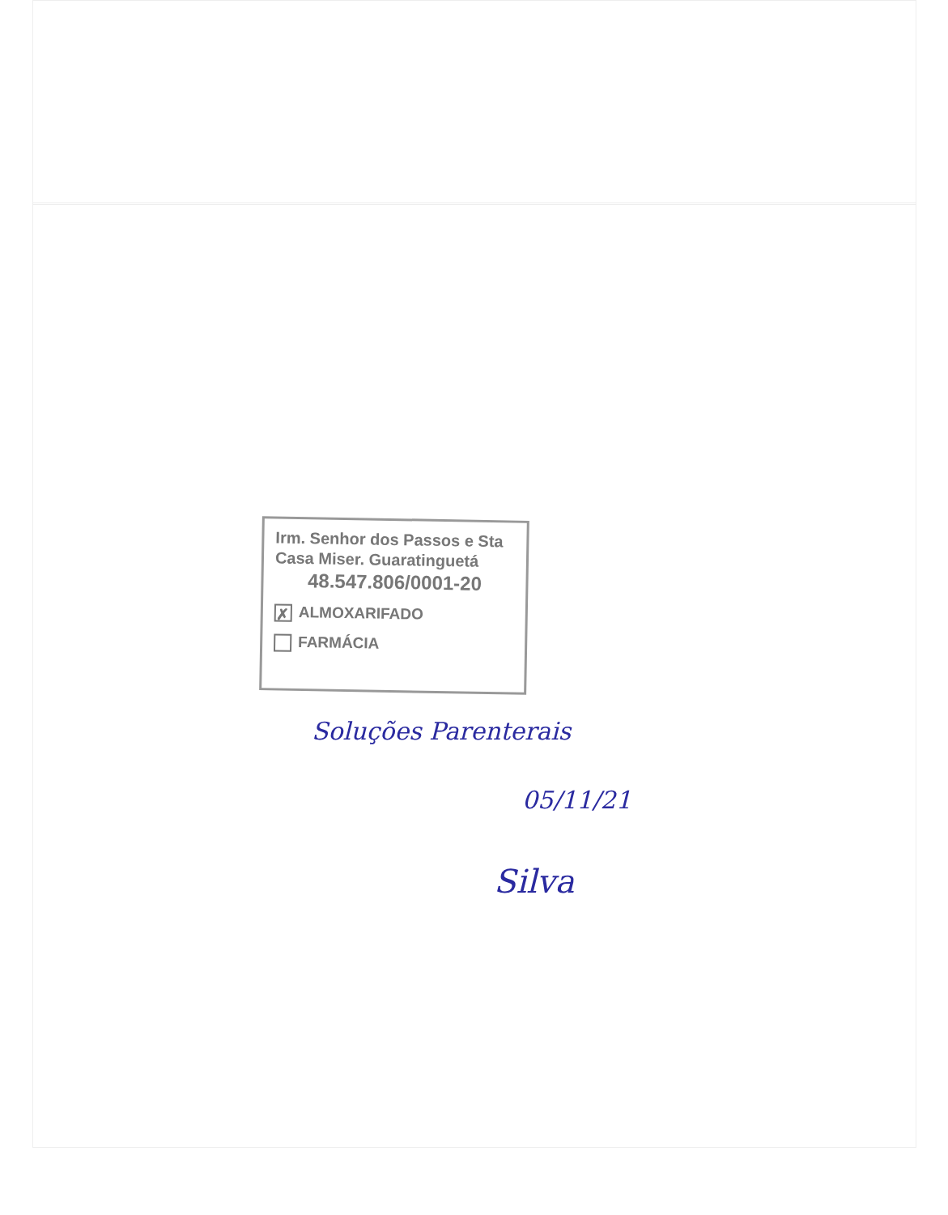Irm. Senhor dos Passos e Sta
Casa Miser. Guaratinguetá
48.547.806/0001-20
✗ ALMOXARIFADO
FARMÁCIA
Soluções Parenterais
05/11/21
Silva